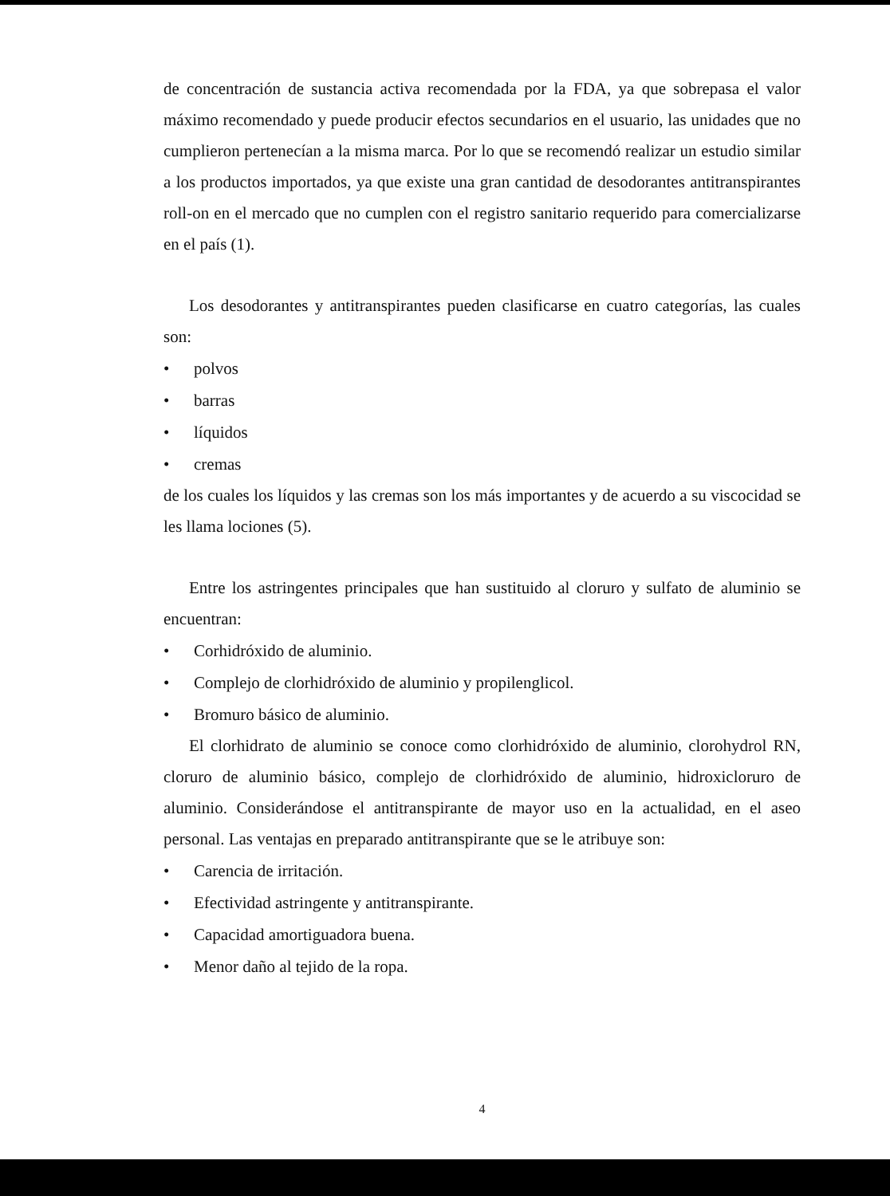de concentración de sustancia activa recomendada por la FDA, ya que sobrepasa el valor máximo recomendado y puede producir efectos secundarios en el usuario, las unidades que no cumplieron pertenecían a la misma marca. Por lo que se recomendó realizar un estudio similar a los productos importados, ya que existe una gran cantidad de desodorantes antitranspirantes roll-on en el mercado que no cumplen con el registro sanitario requerido para comercializarse en el país (1).
Los desodorantes y antitranspirantes pueden clasificarse en cuatro categorías, las cuales son:
• polvos
• barras
• líquidos
• cremas
de los cuales los líquidos y las cremas son los más importantes y de acuerdo a su viscocidad se les llama lociones (5).
Entre los astringentes principales que han sustituido al cloruro y sulfato de aluminio se encuentran:
• Corhidróxido de aluminio.
• Complejo de clorhidróxido de aluminio y propilenglicol.
• Bromuro básico de aluminio.
El clorhidrato de aluminio se conoce como clorhidróxido de aluminio, clorohydrol RN, cloruro de aluminio básico, complejo de clorhidróxido de aluminio, hidroxicloruro de aluminio. Considerándose el antitranspirante de mayor uso en la actualidad, en el aseo personal. Las ventajas en preparado antitranspirante que se le atribuye son:
• Carencia de irritación.
• Efectividad astringente y antitranspirante.
• Capacidad amortiguadora buena.
• Menor daño al tejido de la ropa.
4